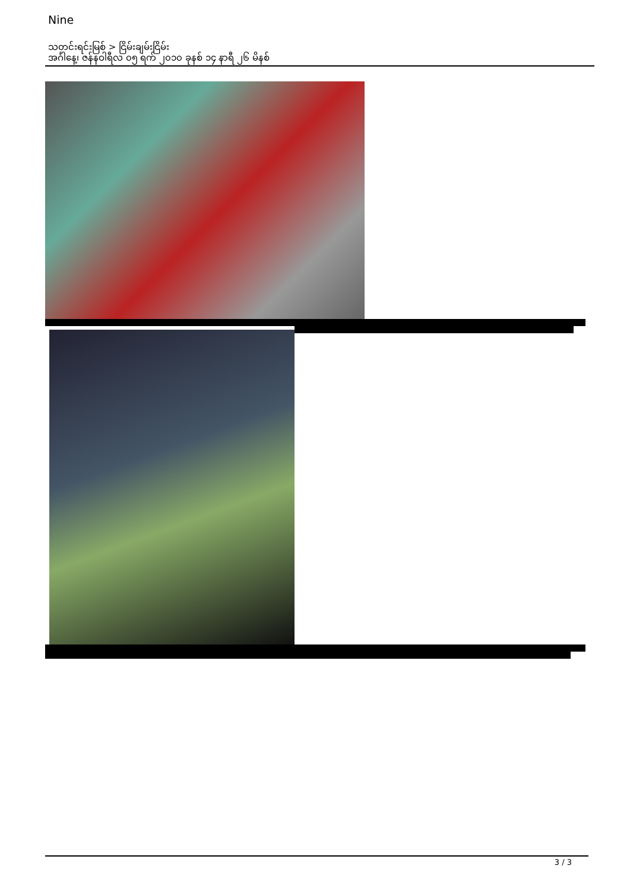Nine
သတင်းရင်းမြစ် > ငြိမ်းချမ်းငြိမ်း
အင်္ဂါနေ့၊ ဇန်နဝါရီလ ၀၅ ရက် ၂၀၁၀ ခုနစ် ၁၄ နာရီ ၂၆ မိနစ်
.
.
.
.
3 / 3